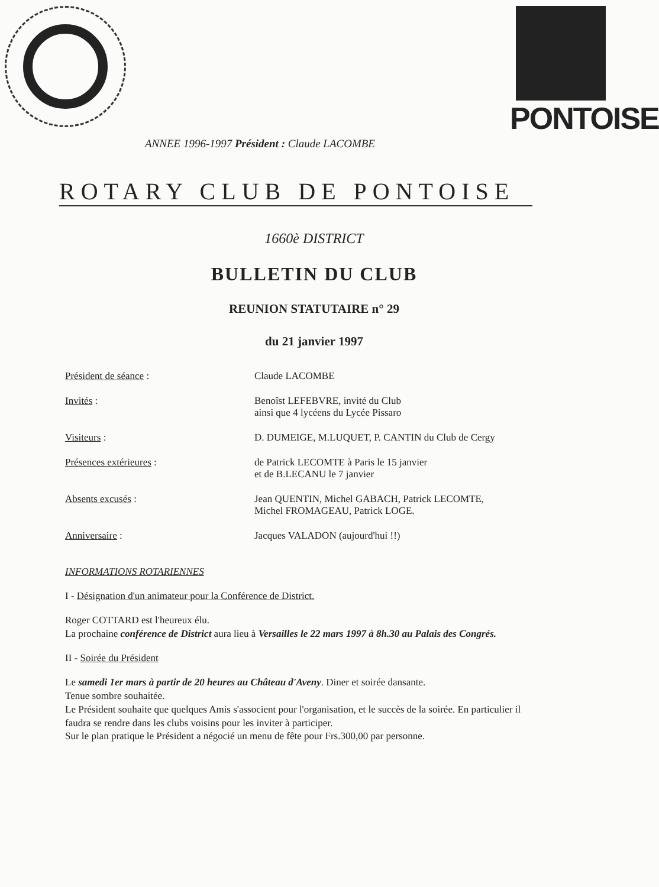PONTOISE
ANNEE 1996-1997 Président : Claude LACOMBE
ROTARY CLUB DE PONTOISE
1660è DISTRICT
BULLETIN DU CLUB
REUNION STATUTAIRE n° 29
du 21 janvier 1997
Président de séance : Claude LACOMBE
Invités : Benoîst LEFEBVRE, invité du Club
ainsi que 4 lycéens du Lycée Pissaro
Visiteurs : D. DUMEIGE, M.LUQUET, P. CANTIN du Club de Cergy
Présences extérieures : de Patrick LECOMTE à Paris le 15 janvier
et de B.LECANU le 7 janvier
Absents excusés : Jean QUENTIN, Michel GABACH, Patrick LECOMTE,
Michel FROMAGEAU, Patrick LOGE.
Anniversaire : Jacques VALADON (aujourd'hui !!)
INFORMATIONS ROTARIENNES
I - Désignation d'un animateur pour la Conférence de District.
Roger COTTARD est l'heureux élu.
La prochaine conférence de District aura lieu à Versailles le 22 mars 1997 à 8h.30 au Palais des Congrés.
II - Soirée du Président
Le samedi 1er mars à partir de 20 heures au Château d'Aveny. Diner et soirée dansante.
Tenue sombre souhaitée.
Le Président souhaite que quelques Amis s'associent pour l'organisation, et le succès de la soirée. En particulier il faudra se rendre dans les clubs voisins pour les inviter à participer.
Sur le plan pratique le Président a négocié un menu de fête pour Frs.300,00 par personne.